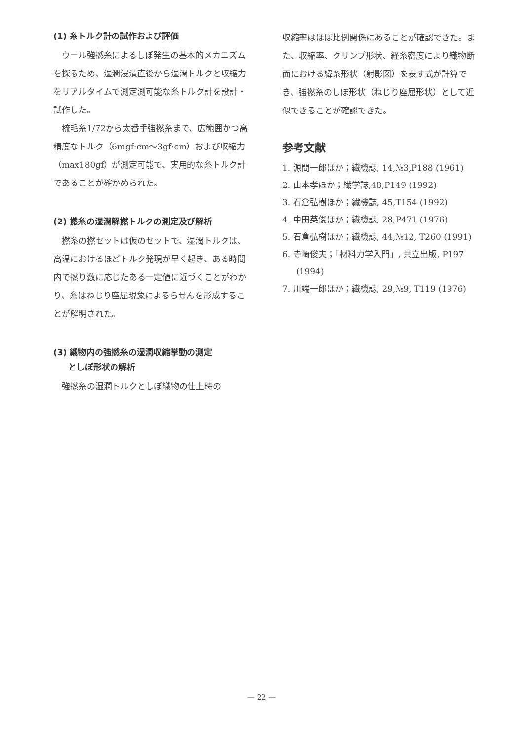(1) 糸トルク計の試作および評価
ウール強撚糸によるしぼ発生の基本的メカニズムを探るため、湿潤浸漬直後から湿潤トルクと収縮力をリアルタイムで測定測可能な糸トルク計を設計・試作した。
梳毛糸1/72から太番手強撚糸まで、広範囲かつ高精度なトルク（6mgf·cm～3gf·cm）および収縮力（max180gf）が測定可能で、実用的な糸トルク計であることが確かめられた。
(2) 撚糸の湿潤解撚トルクの測定及び解析
撚糸の撚セットは仮のセットで、湿潤トルクは、高温におけるほどトルク発現が早く起き、ある時間内で撚り数に応じたある一定値に近づくことがわかり、糸はねじり座屈現象によるらせんを形成することが解明された。
(3) 織物内の強撚糸の湿潤収縮挙動の測定
としぼ形状の解析
強撚糸の湿潤トルクとしぼ織物の仕上時の
収縮率はほぼ比例関係にあることが確認できた。また、収縮率、クリンプ形状、経糸密度により織物断面における緯糸形状（射影図）を表す式が計算でき、強撚糸のしぼ形状（ねじり座屈形状）として近似できることが確認できた。
参考文献
1. 源間一郎ほか；繊機誌, 14,№3,P188 (1961)
2. 山本孝ほか；繊学誌,48,P149 (1992)
3. 石倉弘樹ほか；繊機誌, 45,T154 (1992)
4. 中田英俊ほか；繊機誌, 28,P471 (1976)
5. 石倉弘樹ほか；繊機誌, 44,№12, T260 (1991)
6. 寺崎俊夫；「材料力学入門」, 共立出版, P197 (1994)
7. 川端一郎ほか；繊機誌, 29,№9, T119 (1976)
— 22 —